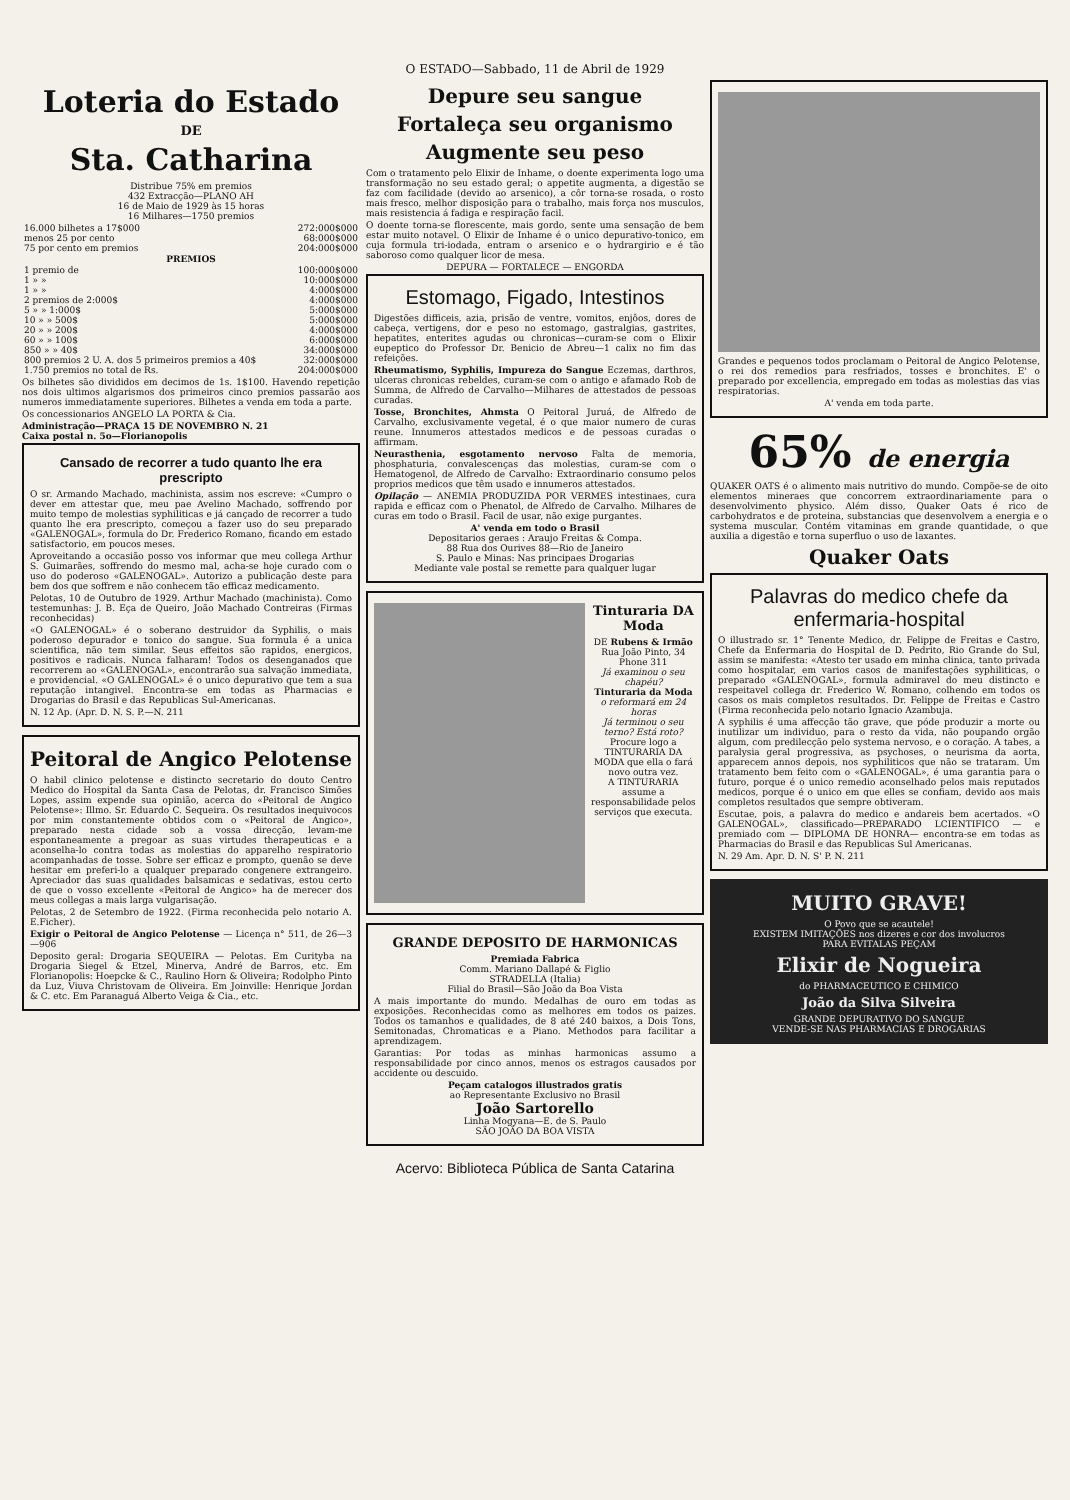O ESTADO—Sabbado, 11 de Abril de 1929
Loteria do Estado
DE
Sta. Catharina
Distribue 75% em premios
432 Extracção—PLANO AH
16 de Maio de 1929 às 15 horas
16 Milhares—1750 premios
| 16.000 bilhetes a 17$000 | 272:000$000 |
| menos 25 por cento | 68:000$000 |
| 75 por cento em premios | 204:000$000 |
| PREMIOS | |
| 1 premio de | 100:000$000 |
| 1 » » | 10:000$000 |
| 1 » » | 4:000$000 |
| 2 premios de 2:000$ | 4:000$000 |
| 5 » » 1:000$ | 5:000$000 |
| 10 » » 500$ | 5:000$000 |
| 20 » » 200$ | 4:000$000 |
| 60 » » 100$ | 6:000$000 |
| 850 » » 40$ | 34:000$000 |
| 800 premios 2 U. A. dos 5 primeiros premios a 40$ | 32:000$000 |
| 1.750 premios no total de Rs. | 204:000$000 |
Os bilhetes são divididos em decimos de 1s. 1$100. Havendo repetição nos dois ultimos algarismos dos primeiros cinco premios passarão aos numeros immediatamente superiores. Bilhetes a venda em toda a parte.
Os concessionarios ANGELO LA PORTA & Cia.
Administração—PRAÇA 15 DE NOVEMBRO N. 21
Caixa postal n. 5o—Florianopolis
Cansado de recorrer a tudo quanto lhe era prescripto
O sr. Armando Machado, machinista, assim nos escreve: «Cumpro o dever em attestar que, meu pae Avelino Machado, soffrendo por muito tempo de molestias syphiliticas e já cançado de recorrer a tudo quanto lhe era prescripto, começou a fazer uso do seu preparado «GALENOGAL», formula do Dr. Frederico Romano, ficando em estado satisfactorio, em poucos meses.
Aproveitando a occasião posso vos informar que meu collega Arthur S. Guimarães, soffrendo do mesmo mal, acha-se hoje curado com o uso do poderoso «GALENOGAL». Autorizo a publicação deste para bem dos que soffrem e não conhecem tão efficaz medicamento.
Pelotas, 10 de Outubro de 1929. Arthur Machado (machinista). Como testemunhas: J. B. Eça de Queiro, João Machado Contreiras (Firmas reconhecidas)
«O GALENOGAL» é o soberano destruidor da Syphilis, o mais poderoso depurador e tonico do sangue. Sua formula é a unica scientifica, não tem similar. Seus effeitos são rapidos, energicos, positivos e radicais. Nunca falharam! Todos os desenganados que recorrerem ao «GALENOGAL», encontrarão sua salvação immediata, e providencial. «O GALENOGAL» é o unico depurativo que tem a sua reputação intangivel. Encontra-se em todas as Pharmacias e Drogarias do Brasil e das Republicas Sul-Americanas.
N. 12 Ap. (Apr. D. N. S. P.—N. 211
Peitoral de Angico Pelotense
O habil clinico pelotense e distincto secretario do douto Centro Medico do Hospital da Santa Casa de Pelotas, dr. Francisco Simões Lopes, assim expende sua opinião, acerca do «Peitoral de Angico Pelotense»: Illmo. Sr. Eduardo C. Sequeira. Os resultados inequivocos por mim constantemente obtidos com o «Peitoral de Angico», preparado nesta cidade sob a vossa direcção, levam-me espontaneamente a pregoar as suas virtudes therapeuticas e a aconselha-lo contra todas as molestias do apparelho respiratorio acompanhadas de tosse. Sobre ser efficaz e prompto, quenão se deve hesitar em preferi-lo a qualquer preparado congenere extrangeiro. Apreciador das suas qualidades balsamicas e sedativas, estou certo de que o vosso excellente «Peitoral de Angico» ha de merecer dos meus collegas a mais larga vulgarisação.
Pelotas, 2 de Setembro de 1922. (Firma reconhecida pelo notario A. E.Ficher).
Exigir o Peitoral de Angico Pelotense — Licença n° 511, de 26—3—906
Deposito geral: Drogaria SEQUEIRA — Pelotas. Em Curityba na Drogaria Siegel & Etzel, Minerva, André de Barros, etc. Em Florianopolis: Hoepcke & C., Raulino Horn & Oliveira; Rodolpho Pinto da Luz, Viuva Christovam de Oliveira. Em Joinville: Henrique Jordan & C. etc. Em Paranaguá Alberto Veiga & Cia., etc.
Depure seu sangue
Fortaleça seu organismo
Augmente seu peso
Com o tratamento pelo Elixir de Inhame, o doente experimenta logo uma transformação no seu estado geral; o appetite augmenta, a digestão se faz com facilidade (devido ao arsenico), a côr torna-se rosada, o rosto mais fresco, melhor disposição para o trabalho, mais força nos musculos, mais resistencia á fadiga e respiração facil.
O doente torna-se florescente, mais gordo, sente uma sensação de bem estar muito notavel. O Elixir de Inhame é o unico depurativo-tonico, em cuja formula tri-iodada, entram o arsenico e o hydrargirio e é tão saboroso como qualquer licor de mesa.
DEPURA — FORTALECE — ENGORDA
Estomago, Figado, Intestinos
Digestões difficeis, azia, prisão de ventre, vomitos, enjôos, dores de cabeça, vertigens, dor e peso no estomago, gastralgias, gastrites, hepatites, enterites agudas ou chronicas—curam-se com o Elixir eupeptico do Professor Dr. Benicio de Abreu—1 calix no fim das refeições.
Rheumatismo, Syphilis, Impureza do Sangue Eczemas, darthros, ulceras chronicas rebeldes, curam-se com o antigo e afamado Rob de Summa, de Alfredo de Carvalho—Milhares de attestados de pessoas curadas.
Tosse, Bronchites, Ahmsta O Peitoral Juruá, de Alfredo de Carvalho, exclusivamente vegetal, é o que maior numero de curas reune. Innumeros attestados medicos e de pessoas curadas o affirmam.
Neurasthenia, esgotamento nervoso Falta de memoria, phosphaturia, convalescenças das molestias, curam-se com o Hematogenol, de Alfredo de Carvalho: Extraordinario consumo pelos proprios medicos que têm usado e innumeros attestados.
Opilação — ANEMIA PRODUZIDA POR VERMES intestinaes, cura rapida e efficaz com o Phenatol, de Alfredo de Carvalho. Milhares de curas em todo o Brasil. Facil de usar, não exige purgantes.
A' venda em todo o Brasil
Depositarios geraes : Araujo Freitas & Compa.
88 Rua dos Ourives 88—Rio de Janeiro
S. Paulo e Minas: Nas principaes Drogarias
Mediante vale postal se remette para qualquer lugar
Tinturaria DA Moda
DE Rubens & Irmão
Rua João Pinto, 34
Phone 311
Já examinou o seu chapéu?
Tinturaria da Moda
o reformará em 24 horas
Já terminou o seu terno? Está roto?
Procure logo a TINTURARIA DA MODA que ella o fará novo outra vez.
A TINTURARIA assume a responsabilidade pelos serviços que executa.
GRANDE DEPOSITO DE HARMONICAS
Premiada Fabrica
Comm. Mariano Dallapé & Figlio
STRADELLA (Italia)
Filial do Brasil—São João da Boa Vista
A mais importante do mundo. Medalhas de ouro em todas as exposições. Reconhecidas como as melhores em todos os paizes. Todos os tamanhos e qualidades, de 8 até 240 baixos, a Dois Tons, Semitonadas, Chromaticas e a Piano. Methodos para facilitar a aprendizagem.
Garantias: Por todas as minhas harmonicas assumo a responsabilidade por cinco annos, menos os estragos causados por accidente ou descuido.
Peçam catalogos illustrados gratis
ao Representante Exclusivo no Brasil
João Sartorello
Linha Mogyana—E. de S. Paulo
SÃO JOÃO DA BOA VISTA
Grandes e pequenos todos proclamam o Peitoral de Angico Pelotense, o rei dos remedios para resfriados, tosses e bronchites. E' o preparado por excellencia, empregado em todas as molestias das vias respiratorias.
A' venda em toda parte.
65% de energia
QUAKER OATS é o alimento mais nutritivo do mundo. Compõe-se de oito elementos mineraes que concorrem extraordinariamente para o desenvolvimento physico. Além disso, Quaker Oats é rico de carbohydratos e de proteina, substancias que desenvolvem a energia e o systema muscular. Contém vitaminas em grande quantidade, o que auxilia a digestão e torna superfluo o uso de laxantes.
Quaker Oats
Palavras do medico chefe da enfermaria-hospital
O illustrado sr. 1° Tenente Medico, dr. Felippe de Freitas e Castro, Chefe da Enfermaria do Hospital de D. Pedrito, Rio Grande do Sul, assim se manifesta: «Atesto ter usado em minha clinica, tanto privada como hospitalar, em varios casos de manifestações syphiliticas, o preparado «GALENOGAL», formula admiravel do meu distincto e respeitavel collega dr. Frederico W. Romano, colhendo em todos os casos os mais completos resultados. Dr. Felippe de Freitas e Castro (Firma reconhecida pelo notario Ignacio Azambuja.
A syphilis é uma affecção tão grave, que póde produzir a morte ou inutilizar um individuo, para o resto da vida, não poupando orgão algum, com predilecção pelo systema nervoso, e o coração. A tabes, a paralysia geral progressiva, as psychoses, o neurisma da aorta, apparecem annos depois, nos syphiliticos que não se trataram. Um tratamento bem feito com o «GALENOGAL», é uma garantia para o futuro, porque é o unico remedio aconselhado pelos mais reputados medicos, porque é o unico em que elles se confiam, devido aos mais completos resultados que sempre obtiveram.
Escutae, pois, a palavra do medico e andareis bem acertados. «O GALENOGAL», classificado—PREPARADO LCIENTIFICO — e premiado com — DIPLOMA DE HONRA— encontra-se em todas as Pharmacias do Brasil e das Republicas Sul Americanas.
N. 29 Am. Apr. D. N. S' P. N. 211
MUITO GRAVE!
O Povo que se acautele!
EXISTEM IMITAÇÕES nos dizeres e cor dos involucros
PARA EVITALAS PEÇAM
Elixir de Nogueira
do PHARMACEUTICO E CHIMICO
João da Silva Silveira
GRANDE DEPURATIVO DO SANGUE
VENDE-SE NAS PHARMACIAS E DROGARIAS
Acervo: Biblioteca Pública de Santa Catarina